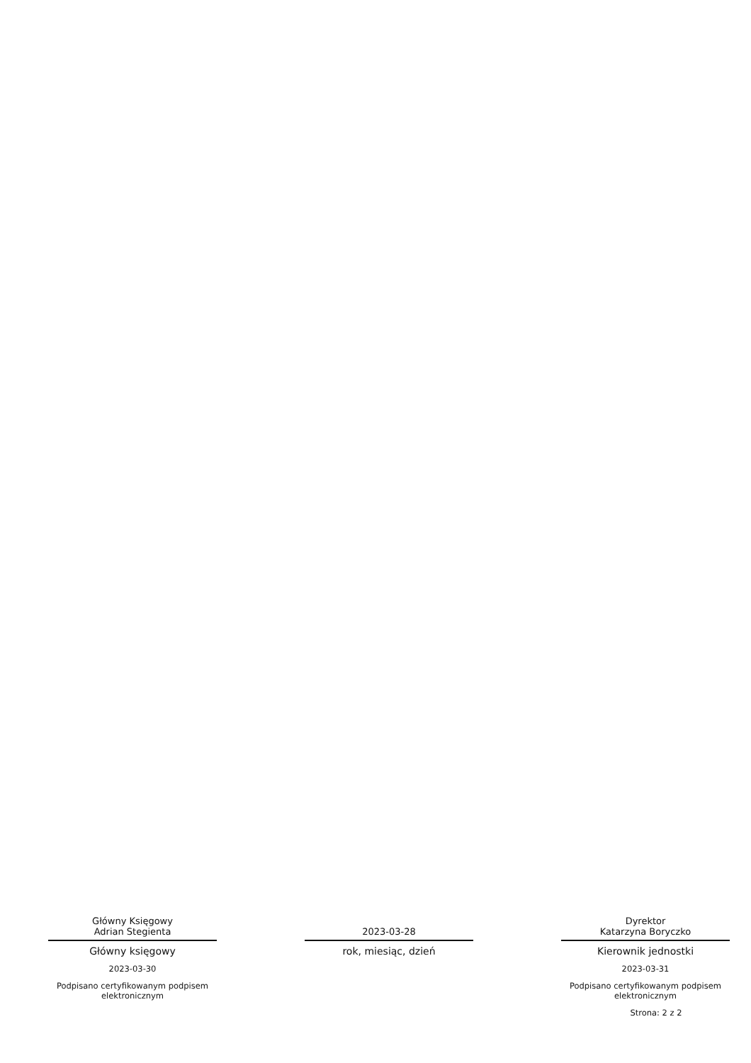Główny Księgowy
Adrian Stegienta
Główny księgowy
2023-03-30
Podpisano certyfikowanym podpisem elektronicznym
2023-03-28
rok, miesiąc, dzień
Dyrektor
Katarzyna Boryczko
Kierownik jednostki
2023-03-31
Podpisano certyfikowanym podpisem elektronicznym
Strona: 2 z 2